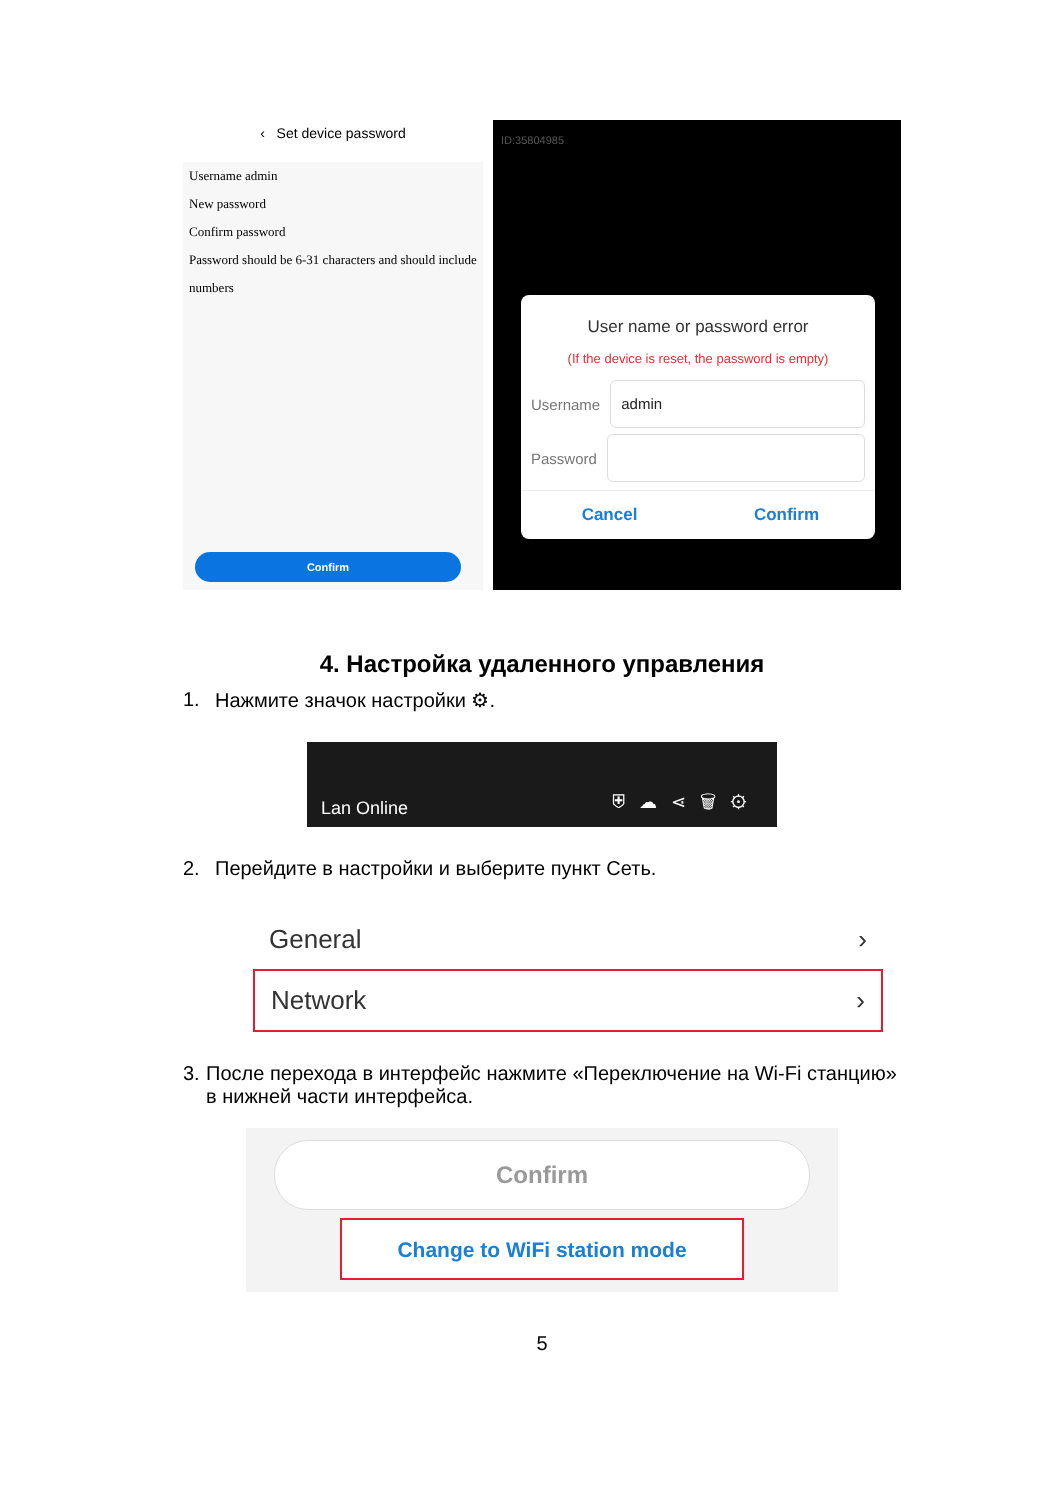‹ Set device password
Username admin
New password
Confirm password
Password should be 6-31 characters and should include numbers
Confirm
ID:35804985
User name or password error
(If the device is reset, the password is empty)
Username
admin
Password
Cancel Confirm
4. Настройка удаленного управления
1. Нажмите значок настройки ⚙.
Lan Online ⛨☁⋖🗑⚙
2. Перейдите в настройки и выберите пункт Сеть.
General ›
Network ›
3. После перехода в интерфейс нажмите «Переключение на Wi-Fi станцию» в нижней части интерфейса.
Confirm
Change to WiFi station mode
5